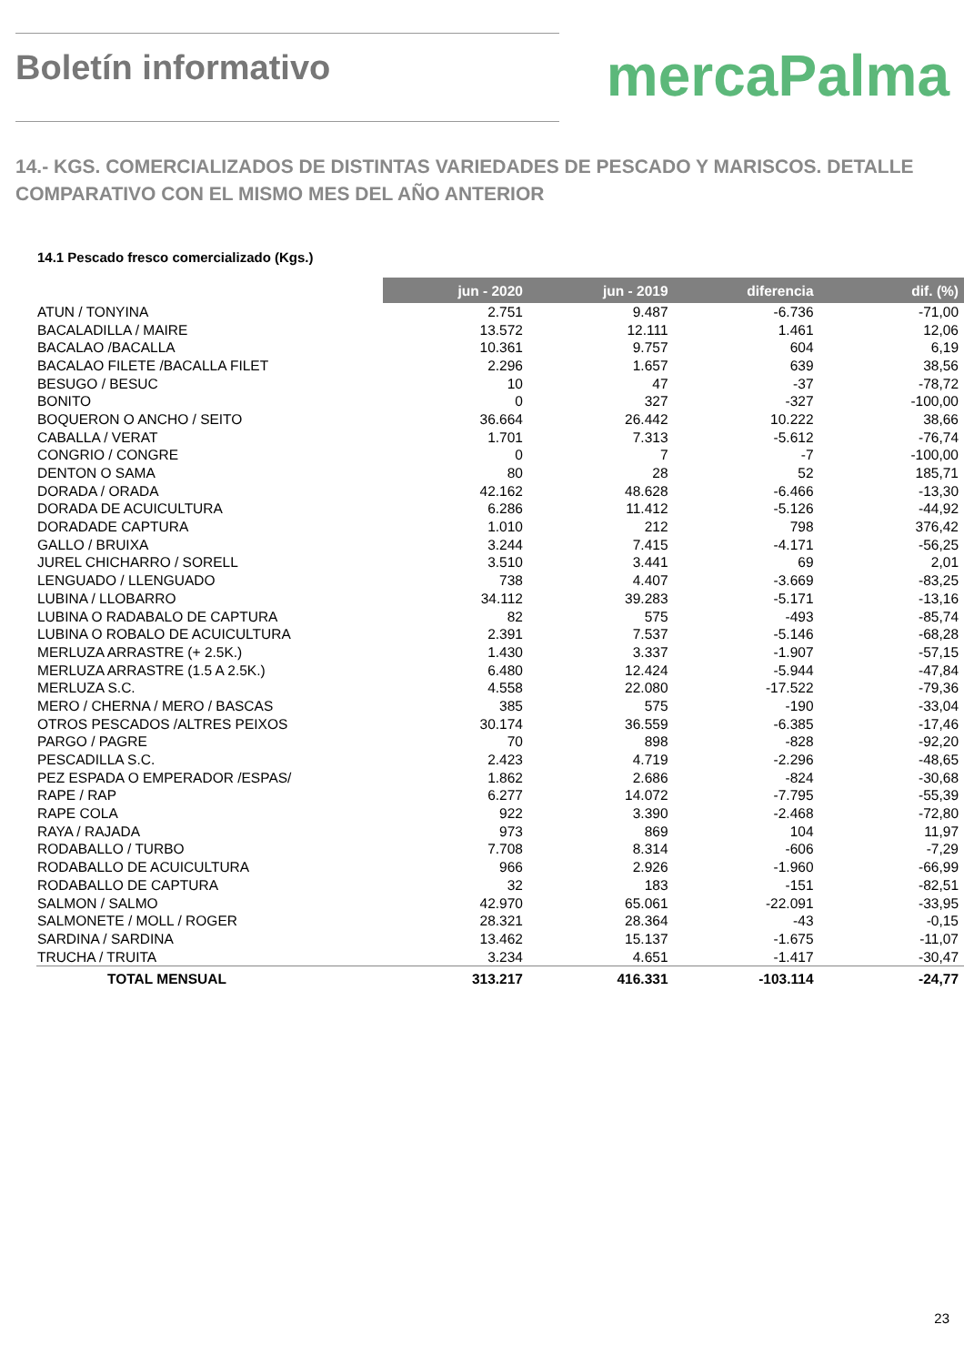Boletín informativo
mercaPalma
14.- KGS. COMERCIALIZADOS DE DISTINTAS VARIEDADES DE PESCADO Y MARISCOS. DETALLE COMPARATIVO CON EL MISMO MES DEL AÑO ANTERIOR
14.1 Pescado fresco comercializado (Kgs.)
| | jun - 2020 | jun - 2019 | diferencia | dif. (%) |
| ATUN / TONYINA | 2.751 | 9.487 | -6.736 | -71,00 |
| BACALADILLA / MAIRE | 13.572 | 12.111 | 1.461 | 12,06 |
| BACALAO /BACALLA | 10.361 | 9.757 | 604 | 6,19 |
| BACALAO FILETE /BACALLA FILET | 2.296 | 1.657 | 639 | 38,56 |
| BESUGO / BESUC | 10 | 47 | -37 | -78,72 |
| BONITO | 0 | 327 | -327 | -100,00 |
| BOQUERON O ANCHO / SEITO | 36.664 | 26.442 | 10.222 | 38,66 |
| CABALLA / VERAT | 1.701 | 7.313 | -5.612 | -76,74 |
| CONGRIO / CONGRE | 0 | 7 | -7 | -100,00 |
| DENTON O SAMA | 80 | 28 | 52 | 185,71 |
| DORADA / ORADA | 42.162 | 48.628 | -6.466 | -13,30 |
| DORADA DE ACUICULTURA | 6.286 | 11.412 | -5.126 | -44,92 |
| DORADADE CAPTURA | 1.010 | 212 | 798 | 376,42 |
| GALLO / BRUIXA | 3.244 | 7.415 | -4.171 | -56,25 |
| JUREL CHICHARRO / SORELL | 3.510 | 3.441 | 69 | 2,01 |
| LENGUADO / LLENGUADO | 738 | 4.407 | -3.669 | -83,25 |
| LUBINA / LLOBARRO | 34.112 | 39.283 | -5.171 | -13,16 |
| LUBINA O RADABALO DE CAPTURA | 82 | 575 | -493 | -85,74 |
| LUBINA O ROBALO DE ACUICULTURA | 2.391 | 7.537 | -5.146 | -68,28 |
| MERLUZA ARRASTRE (+ 2.5K.) | 1.430 | 3.337 | -1.907 | -57,15 |
| MERLUZA ARRASTRE (1.5 A 2.5K.) | 6.480 | 12.424 | -5.944 | -47,84 |
| MERLUZA S.C. | 4.558 | 22.080 | -17.522 | -79,36 |
| MERO / CHERNA / MERO / BASCAS | 385 | 575 | -190 | -33,04 |
| OTROS PESCADOS /ALTRES PEIXOS | 30.174 | 36.559 | -6.385 | -17,46 |
| PARGO / PAGRE | 70 | 898 | -828 | -92,20 |
| PESCADILLA S.C. | 2.423 | 4.719 | -2.296 | -48,65 |
| PEZ ESPADA O EMPERADOR /ESPAS/ | 1.862 | 2.686 | -824 | -30,68 |
| RAPE / RAP | 6.277 | 14.072 | -7.795 | -55,39 |
| RAPE COLA | 922 | 3.390 | -2.468 | -72,80 |
| RAYA / RAJADA | 973 | 869 | 104 | 11,97 |
| RODABALLO / TURBO | 7.708 | 8.314 | -606 | -7,29 |
| RODABALLO DE ACUICULTURA | 966 | 2.926 | -1.960 | -66,99 |
| RODABALLO DE CAPTURA | 32 | 183 | -151 | -82,51 |
| SALMON / SALMO | 42.970 | 65.061 | -22.091 | -33,95 |
| SALMONETE / MOLL / ROGER | 28.321 | 28.364 | -43 | -0,15 |
| SARDINA / SARDINA | 13.462 | 15.137 | -1.675 | -11,07 |
| TRUCHA / TRUITA | 3.234 | 4.651 | -1.417 | -30,47 |
| TOTAL MENSUAL | 313.217 | 416.331 | -103.114 | -24,77 |
23